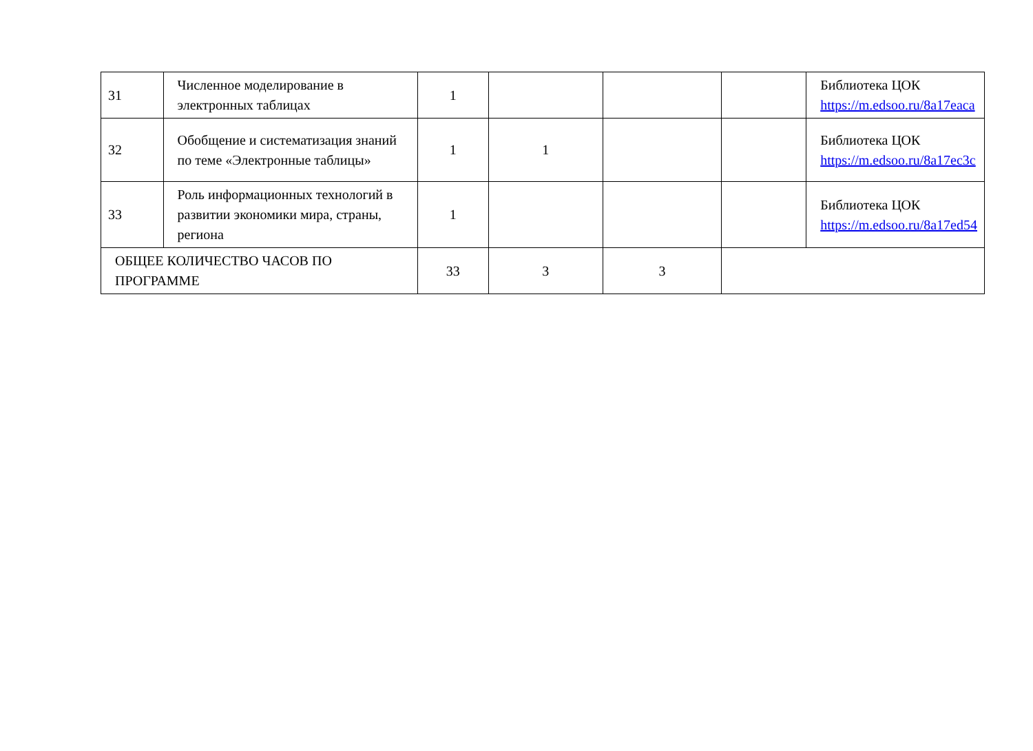| 31 | Численное моделирование в электронных таблицах | 1 | | | | Библиотека ЦОК https://m.edsoo.ru/8a17eaca |
| 32 | Обобщение и систематизация знаний по теме «Электронные таблицы» | 1 | 1 | | | Библиотека ЦОК https://m.edsoo.ru/8a17ec3c |
| 33 | Роль информационных технологий в развитии экономики мира, страны, региона | 1 | | | | Библиотека ЦОК https://m.edsoo.ru/8a17ed54 |
| ОБЩЕЕ КОЛИЧЕСТВО ЧАСОВ ПО ПРОГРАММЕ | | 33 | 3 | 3 | | |